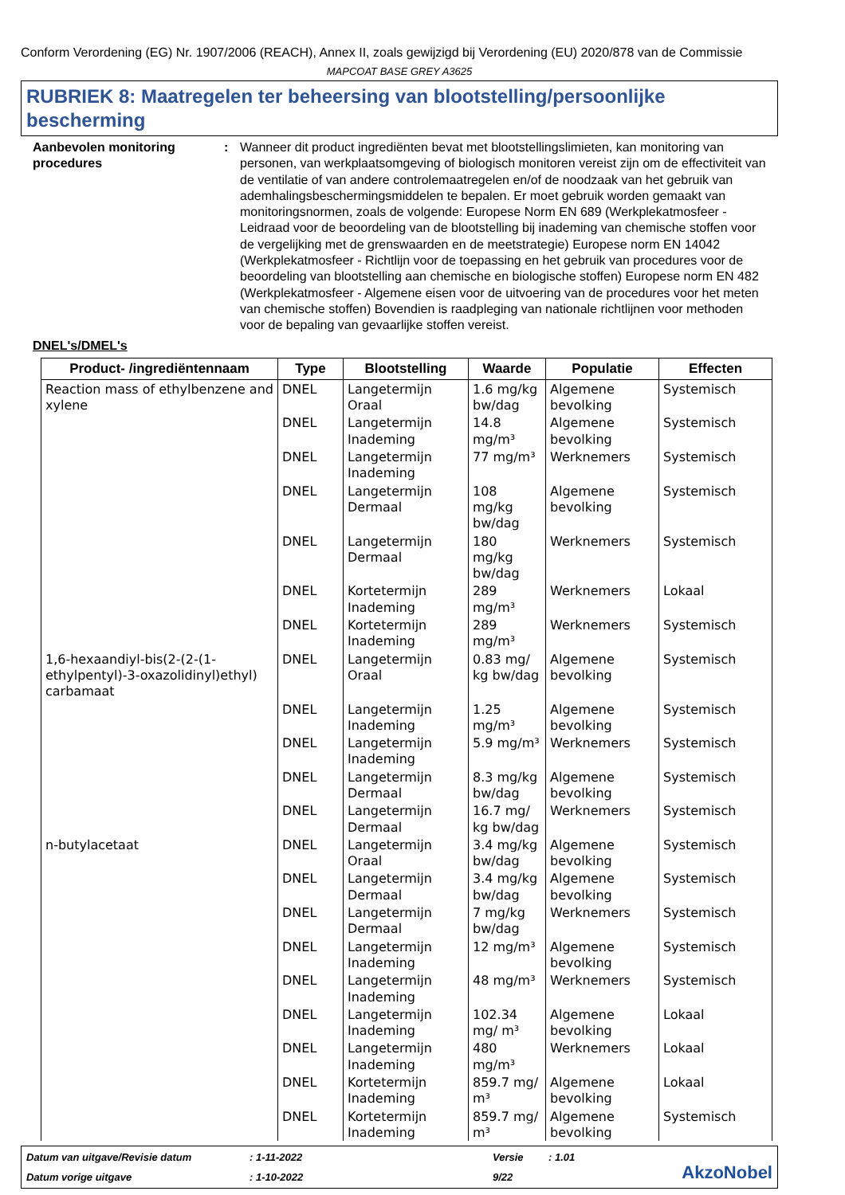Conform Verordening (EG) Nr. 1907/2006 (REACH), Annex II, zoals gewijzigd bij Verordening (EU) 2020/878 van de Commissie
MAPCOAT BASE GREY A3625
RUBRIEK 8: Maatregelen ter beheersing van blootstelling/persoonlijke bescherming
Aanbevolen monitoring procedures
: Wanneer dit product ingrediënten bevat met blootstellingslimieten, kan monitoring van personen, van werkplaatsomgeving of biologisch monitoren vereist zijn om de effectiviteit van de ventilatie of van andere controlemaatregelen en/of de noodzaak van het gebruik van ademhalingsbeschermingsmiddelen te bepalen. Er moet gebruik worden gemaakt van monitoringsnormen, zoals de volgende: Europese Norm EN 689 (Werkplekatmosfeer - Leidraad voor de beoordeling van de blootstelling bij inademing van chemische stoffen voor de vergelijking met de grenswaarden en de meetstrategie) Europese norm EN 14042 (Werkplekatmosfeer - Richtlijn voor de toepassing en het gebruik van procedures voor de beoordeling van blootstelling aan chemische en biologische stoffen) Europese norm EN 482 (Werkplekatmosfeer - Algemene eisen voor de uitvoering van de procedures voor het meten van chemische stoffen) Bovendien is raadpleging van nationale richtlijnen voor methoden voor de bepaling van gevaarlijke stoffen vereist.
DNEL's/DMEL's
| Product- /ingrediëntennaam | Type | Blootstelling | Waarde | Populatie | Effecten |
| --- | --- | --- | --- | --- | --- |
| Reaction mass of ethylbenzene and xylene | DNEL | Langetermijn Oraal | 1.6 mg/kg bw/dag | Algemene bevolking | Systemisch |
| | DNEL | Langetermijn Inademing | 14.8 mg/m³ | Algemene bevolking | Systemisch |
| | DNEL | Langetermijn Inademing | 77 mg/m³ | Werknemers | Systemisch |
| | DNEL | Langetermijn Dermaal | 108 mg/kg bw/dag | Algemene bevolking | Systemisch |
| | DNEL | Langetermijn Dermaal | 180 mg/kg bw/dag | Werknemers | Systemisch |
| | DNEL | Kortetermijn Inademing | 289 mg/m³ | Werknemers | Lokaal |
| | DNEL | Kortetermijn Inademing | 289 mg/m³ | Werknemers | Systemisch |
| 1,6-hexaandiyl-bis(2-(2-(1-ethylpentyl)-3-oxazolidinyl)ethyl) carbamaat | DNEL | Langetermijn Oraal | 0.83 mg/ kg bw/dag | Algemene bevolking | Systemisch |
| | DNEL | Langetermijn Inademing | 1.25 mg/m³ | Algemene bevolking | Systemisch |
| | DNEL | Langetermijn Inademing | 5.9 mg/m³ | Werknemers | Systemisch |
| | DNEL | Langetermijn Dermaal | 8.3 mg/kg bw/dag | Algemene bevolking | Systemisch |
| | DNEL | Langetermijn Dermaal | 16.7 mg/ kg bw/dag | Werknemers | Systemisch |
| n-butylacetaat | DNEL | Langetermijn Oraal | 3.4 mg/kg bw/dag | Algemene bevolking | Systemisch |
| | DNEL | Langetermijn Dermaal | 3.4 mg/kg bw/dag | Algemene bevolking | Systemisch |
| | DNEL | Langetermijn Dermaal | 7 mg/kg bw/dag | Werknemers | Systemisch |
| | DNEL | Langetermijn Inademing | 12 mg/m³ | Algemene bevolking | Systemisch |
| | DNEL | Langetermijn Inademing | 48 mg/m³ | Werknemers | Systemisch |
| | DNEL | Langetermijn Inademing | 102.34 mg/ m³ | Algemene bevolking | Lokaal |
| | DNEL | Langetermijn Inademing | 480 mg/m³ | Werknemers | Lokaal |
| | DNEL | Kortetermijn Inademing | 859.7 mg/ m³ | Algemene bevolking | Lokaal |
| | DNEL | Kortetermijn Inademing | 859.7 mg/ m³ | Algemene bevolking | Systemisch |
Datum van uitgave/Revisie datum
: 1-11-2022
Versie
: 1.01
AkzoNobel
Datum vorige uitgave
: 1-10-2022
9/22